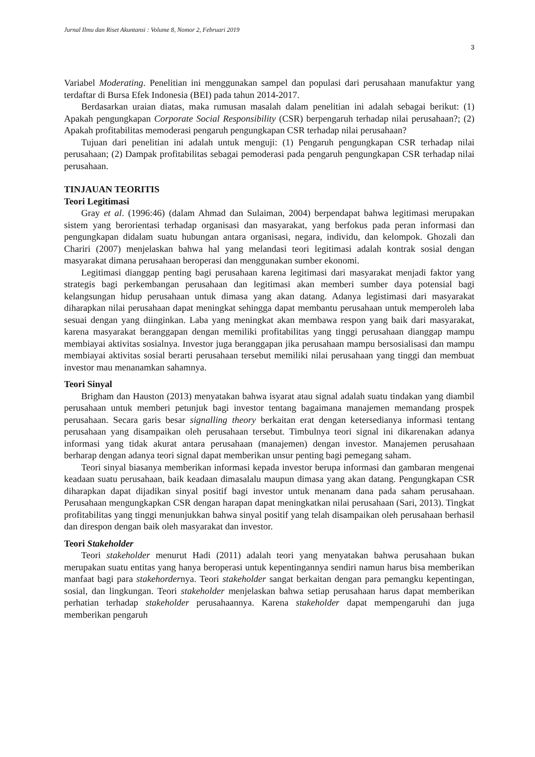Jurnal Ilmu dan Riset Akuntansi : Volume 8, Nomor 2, Februari 2019
3
Variabel Moderating. Penelitian ini menggunakan sampel dan populasi dari perusahaan manufaktur yang terdaftar di Bursa Efek Indonesia (BEI) pada tahun 2014-2017.
Berdasarkan uraian diatas, maka rumusan masalah dalam penelitian ini adalah sebagai berikut: (1) Apakah pengungkapan Corporate Social Responsibility (CSR) berpengaruh terhadap nilai perusahaan?; (2) Apakah profitabilitas memoderasi pengaruh pengungkapan CSR terhadap nilai perusahaan?
Tujuan dari penelitian ini adalah untuk menguji: (1) Pengaruh pengungkapan CSR terhadap nilai perusahaan; (2) Dampak profitabilitas sebagai pemoderasi pada pengaruh pengungkapan CSR terhadap nilai perusahaan.
TINJAUAN TEORITIS
Teori Legitimasi
Gray et al. (1996:46) (dalam Ahmad dan Sulaiman, 2004) berpendapat bahwa legitimasi merupakan sistem yang berorientasi terhadap organisasi dan masyarakat, yang berfokus pada peran informasi dan pengungkapan didalam suatu hubungan antara organisasi, negara, individu, dan kelompok. Ghozali dan Chariri (2007) menjelaskan bahwa hal yang melandasi teori legitimasi adalah kontrak sosial dengan masyarakat dimana perusahaan beroperasi dan menggunakan sumber ekonomi.
Legitimasi dianggap penting bagi perusahaan karena legitimasi dari masyarakat menjadi faktor yang strategis bagi perkembangan perusahaan dan legitimasi akan memberi sumber daya potensial bagi kelangsungan hidup perusahaan untuk dimasa yang akan datang. Adanya legistimasi dari masyarakat diharapkan nilai perusahaan dapat meningkat sehingga dapat membantu perusahaan untuk memperoleh laba sesuai dengan yang diinginkan. Laba yang meningkat akan membawa respon yang baik dari masyarakat, karena masyarakat beranggapan dengan memiliki profitabilitas yang tinggi perusahaan dianggap mampu membiayai aktivitas sosialnya. Investor juga beranggapan jika perusahaan mampu bersosialisasi dan mampu membiayai aktivitas sosial berarti perusahaan tersebut memiliki nilai perusahaan yang tinggi dan membuat investor mau menanamkan sahamnya.
Teori Sinyal
Brigham dan Hauston (2013) menyatakan bahwa isyarat atau signal adalah suatu tindakan yang diambil perusahaan untuk memberi petunjuk bagi investor tentang bagaimana manajemen memandang prospek perusahaan. Secara garis besar signalling theory berkaitan erat dengan ketersedianya informasi tentang perusahaan yang disampaikan oleh perusahaan tersebut. Timbulnya teori signal ini dikarenakan adanya informasi yang tidak akurat antara perusahaan (manajemen) dengan investor. Manajemen perusahaan berharap dengan adanya teori signal dapat memberikan unsur penting bagi pemegang saham.
Teori sinyal biasanya memberikan informasi kepada investor berupa informasi dan gambaran mengenai keadaan suatu perusahaan, baik keadaan dimasalalu maupun dimasa yang akan datang. Pengungkapan CSR diharapkan dapat dijadikan sinyal positif bagi investor untuk menanam dana pada saham perusahaan. Perusahaan mengungkapkan CSR dengan harapan dapat meningkatkan nilai perusahaan (Sari, 2013). Tingkat profitabilitas yang tinggi menunjukkan bahwa sinyal positif yang telah disampaikan oleh perusahaan berhasil dan direspon dengan baik oleh masyarakat dan investor.
Teori Stakeholder
Teori stakeholder menurut Hadi (2011) adalah teori yang menyatakan bahwa perusahaan bukan merupakan suatu entitas yang hanya beroperasi untuk kepentingannya sendiri namun harus bisa memberikan manfaat bagi para stakehordernya. Teori stakeholder sangat berkaitan dengan para pemangku kepentingan, sosial, dan lingkungan. Teori stakeholder menjelaskan bahwa setiap perusahaan harus dapat memberikan perhatian terhadap stakeholder perusahaannya. Karena stakeholder dapat mempengaruhi dan juga memberikan pengaruh